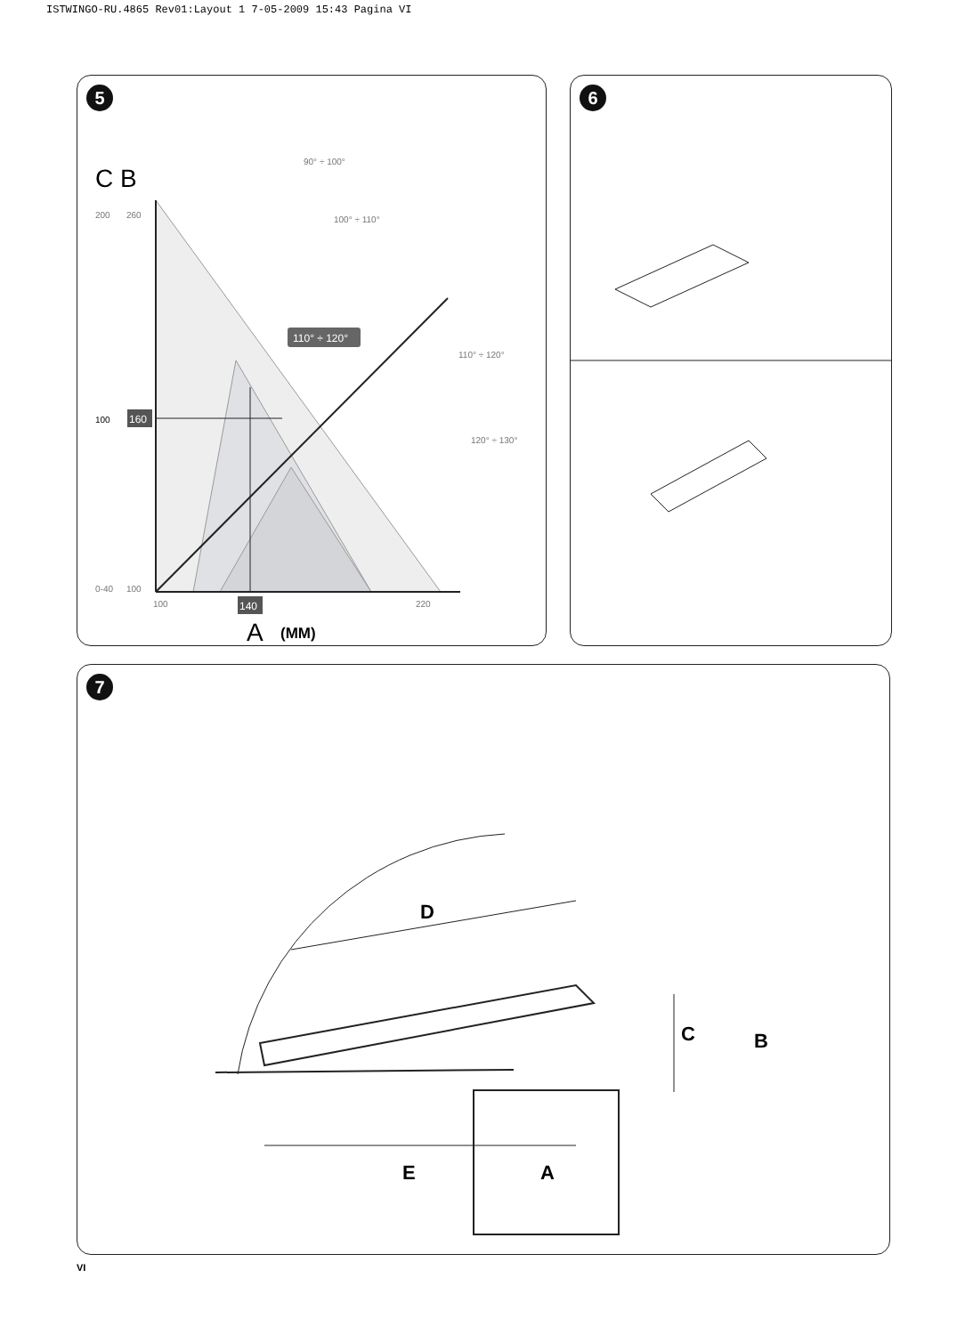ISTWINGO-RU.4865 Rev01:Layout 1 7-05-2009 15:43 Pagina VI
5
C B
90° ÷ 100°
100° ÷ 110°
110° ÷ 120°
120° ÷ 130°
200
260
0-40
100
100
220
110° ÷ 120°
160
100
140
A
(MM)
6
7
D
C
B
E
A
VI